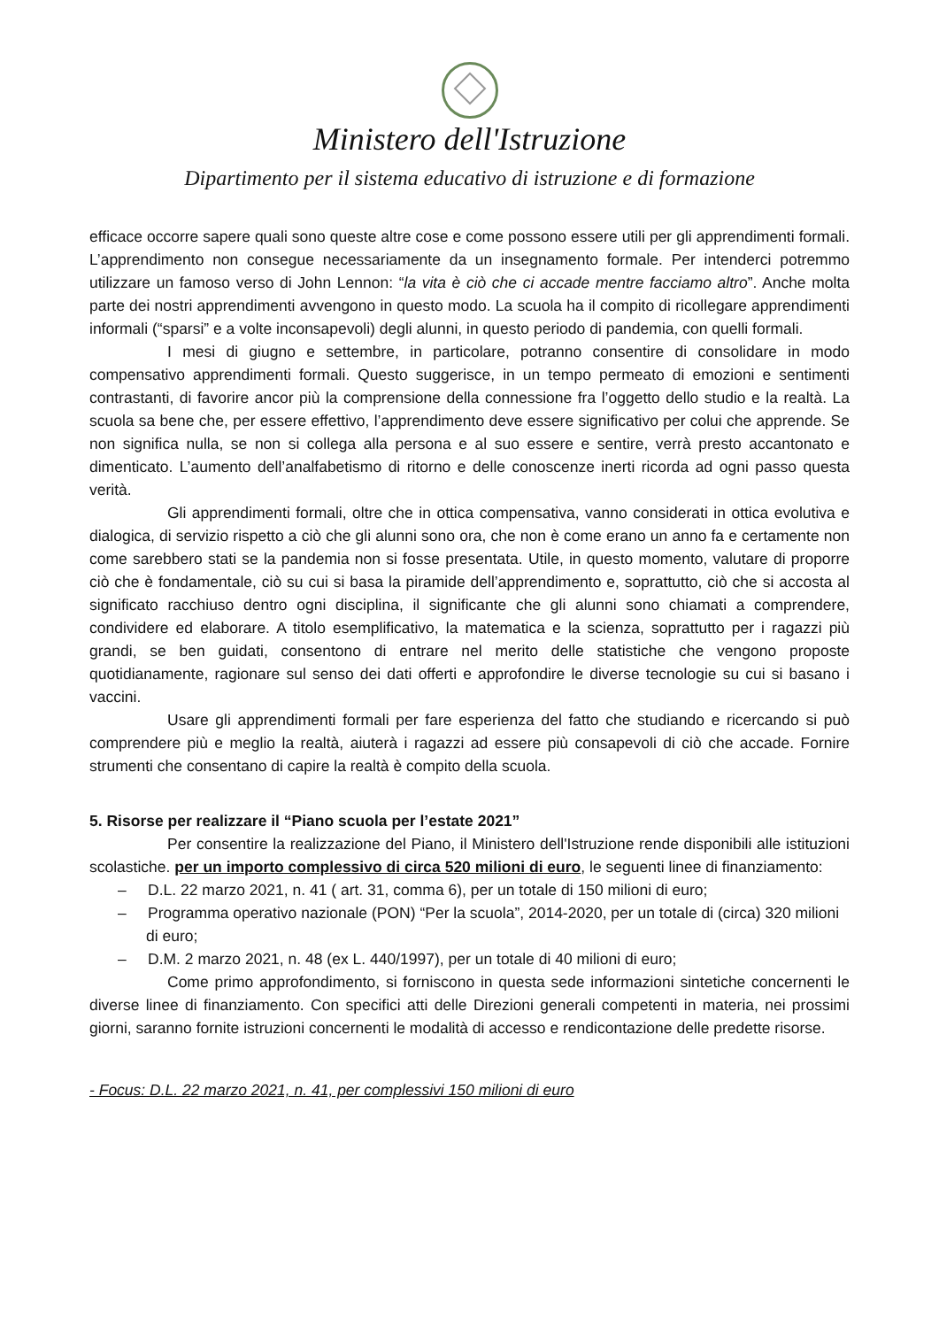Ministero dell'Istruzione
Dipartimento per il sistema educativo di istruzione e di formazione
efficace occorre sapere quali sono queste altre cose e come possono essere utili per gli apprendimenti formali. L’apprendimento non consegue necessariamente da un insegnamento formale. Per intenderci potremmo utilizzare un famoso verso di John Lennon: “la vita è ciò che ci accade mentre facciamo altro”. Anche molta parte dei nostri apprendimenti avvengono in questo modo. La scuola ha il compito di ricollegare apprendimenti informali (“sparsi” e a volte inconsapevoli) degli alunni, in questo periodo di pandemia, con quelli formali.
I mesi di giugno e settembre, in particolare, potranno consentire di consolidare in modo compensativo apprendimenti formali. Questo suggerisce, in un tempo permeato di emozioni e sentimenti contrastanti, di favorire ancor più la comprensione della connessione fra l’oggetto dello studio e la realtà. La scuola sa bene che, per essere effettivo, l’apprendimento deve essere significativo per colui che apprende. Se non significa nulla, se non si collega alla persona e al suo essere e sentire, verrà presto accantonato e dimenticato. L’aumento dell’analfabetismo di ritorno e delle conoscenze inerti ricorda ad ogni passo questa verità.
Gli apprendimenti formali, oltre che in ottica compensativa, vanno considerati in ottica evolutiva e dialogica, di servizio rispetto a ciò che gli alunni sono ora, che non è come erano un anno fa e certamente non come sarebbero stati se la pandemia non si fosse presentata. Utile, in questo momento, valutare di proporre ciò che è fondamentale, ciò su cui si basa la piramide dell’apprendimento e, soprattutto, ciò che si accosta al significato racchiuso dentro ogni disciplina, il significante che gli alunni sono chiamati a comprendere, condividere ed elaborare. A titolo esemplificativo, la matematica e la scienza, soprattutto per i ragazzi più grandi, se ben guidati, consentono di entrare nel merito delle statistiche che vengono proposte quotidianamente, ragionare sul senso dei dati offerti e approfondire le diverse tecnologie su cui si basano i vaccini.
Usare gli apprendimenti formali per fare esperienza del fatto che studiando e ricercando si può comprendere più e meglio la realtà, aiuterà i ragazzi ad essere più consapevoli di ciò che accade. Fornire strumenti che consentano di capire la realtà è compito della scuola.
5. Risorse per realizzare il “Piano scuola per l’estate 2021”
Per consentire la realizzazione del Piano, il Ministero dell'Istruzione rende disponibili alle istituzioni scolastiche. per un importo complessivo di circa 520 milioni di euro, le seguenti linee di finanziamento:
– D.L. 22 marzo 2021, n. 41 ( art. 31, comma 6), per un totale di 150 milioni di euro;
– Programma operativo nazionale (PON) “Per la scuola”, 2014-2020, per un totale di (circa) 320 milioni di euro;
– D.M. 2 marzo 2021, n. 48 (ex L. 440/1997), per un totale di 40 milioni di euro;
Come primo approfondimento, si forniscono in questa sede informazioni sintetiche concernenti le diverse linee di finanziamento. Con specifici atti delle Direzioni generali competenti in materia, nei prossimi giorni, saranno fornite istruzioni concernenti le modalità di accesso e rendicontazione delle predette risorse.
- Focus: D.L. 22 marzo 2021, n. 41, per complessivi 150 milioni di euro